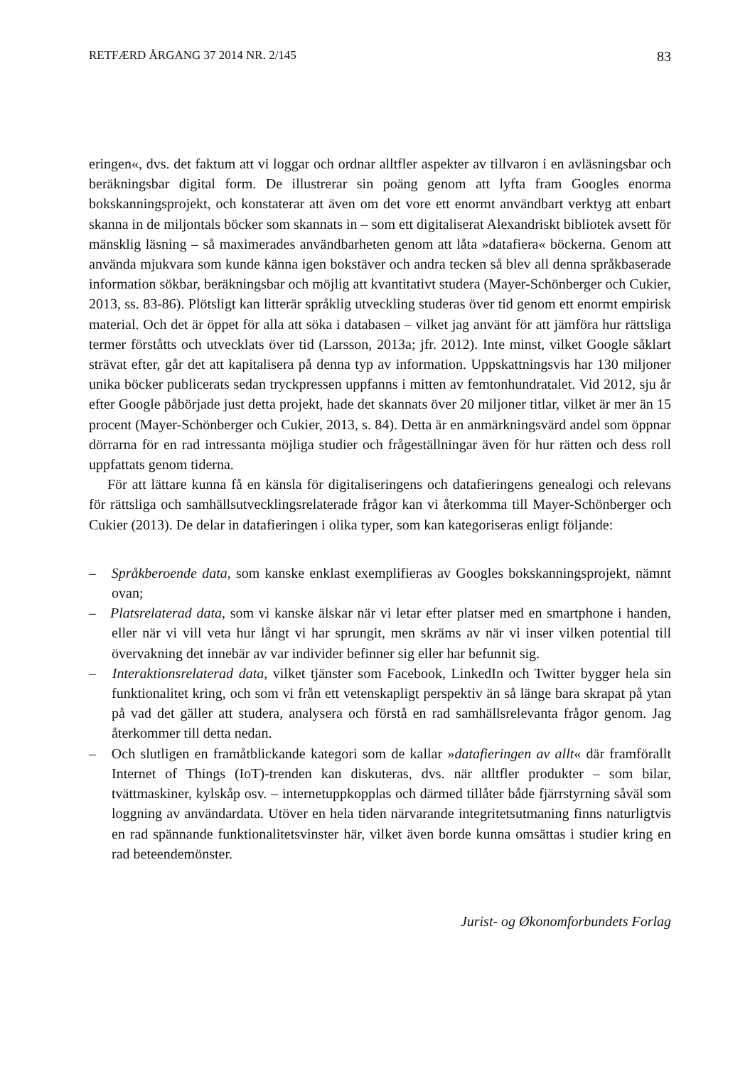RETFÆRD ÅRGANG 37 2014 NR. 2/145 83
eringen«, dvs. det faktum att vi loggar och ordnar alltfler aspekter av tillvaron i en avläsningsbar och beräkningsbar digital form. De illustrerar sin poäng genom att lyfta fram Googles enorma bokskanningsprojekt, och konstaterar att även om det vore ett enormt användbart verktyg att enbart skanna in de miljontals böcker som skannats in – som ett digitaliserat Alexandriskt bibliotek avsett för mänsklig läsning – så maximerades användbarheten genom att låta »datafiera« böckerna. Genom att använda mjukvara som kunde känna igen bokstäver och andra tecken så blev all denna språkbaserade information sökbar, beräkningsbar och möjlig att kvantitativt studera (Mayer-Schönberger och Cukier, 2013, ss. 83-86). Plötsligt kan litterär språklig utveckling studeras över tid genom ett enormt empirisk material. Och det är öppet för alla att söka i databasen – vilket jag använt för att jämföra hur rättsliga termer förståtts och utvecklats över tid (Larsson, 2013a; jfr. 2012). Inte minst, vilket Google såklart strävat efter, går det att kapitalisera på denna typ av information. Uppskattningsvis har 130 miljoner unika böcker publicerats sedan tryckpressen uppfanns i mitten av femtonhundratalet. Vid 2012, sju år efter Google påbörjade just detta projekt, hade det skannats över 20 miljoner titlar, vilket är mer än 15 procent (Mayer-Schönberger och Cukier, 2013, s. 84). Detta är en anmärkningsvärd andel som öppnar dörrarna för en rad intressanta möjliga studier och frågeställningar även för hur rätten och dess roll uppfattats genom tiderna.
För att lättare kunna få en känsla för digitaliseringens och datafieringens genealogi och relevans för rättsliga och samhällsutvecklingsrelaterade frågor kan vi återkomma till Mayer-Schönberger och Cukier (2013). De delar in datafieringen i olika typer, som kan kategoriseras enligt följande:
– Språkberoende data, som kanske enklast exemplifieras av Googles bokskanningsprojekt, nämnt ovan;
– Platsrelaterad data, som vi kanske älskar när vi letar efter platser med en smartphone i handen, eller när vi vill veta hur långt vi har sprungit, men skräms av när vi inser vilken potential till övervakning det innebär av var individer befinner sig eller har befunnit sig.
– Interaktionsrelaterad data, vilket tjänster som Facebook, LinkedIn och Twitter bygger hela sin funktionalitet kring, och som vi från ett vetenskapligt perspektiv än så länge bara skrapat på ytan på vad det gäller att studera, analysera och förstå en rad samhällsrelevanta frågor genom. Jag återkommer till detta nedan.
– Och slutligen en framåtblickande kategori som de kallar »datafieringen av allt« där framförallt Internet of Things (IoT)-trenden kan diskuteras, dvs. när alltfler produkter – som bilar, tvättmaskiner, kylskåp osv. – internetuppkopplas och därmed tillåter både fjärrstyrning såväl som loggning av användardata. Utöver en hela tiden närvarande integritetsutmaning finns naturligtvis en rad spännande funktionalitetsvinster här, vilket även borde kunna omsättas i studier kring en rad beteendemönster.
Jurist- og Økonomforbundets Forlag